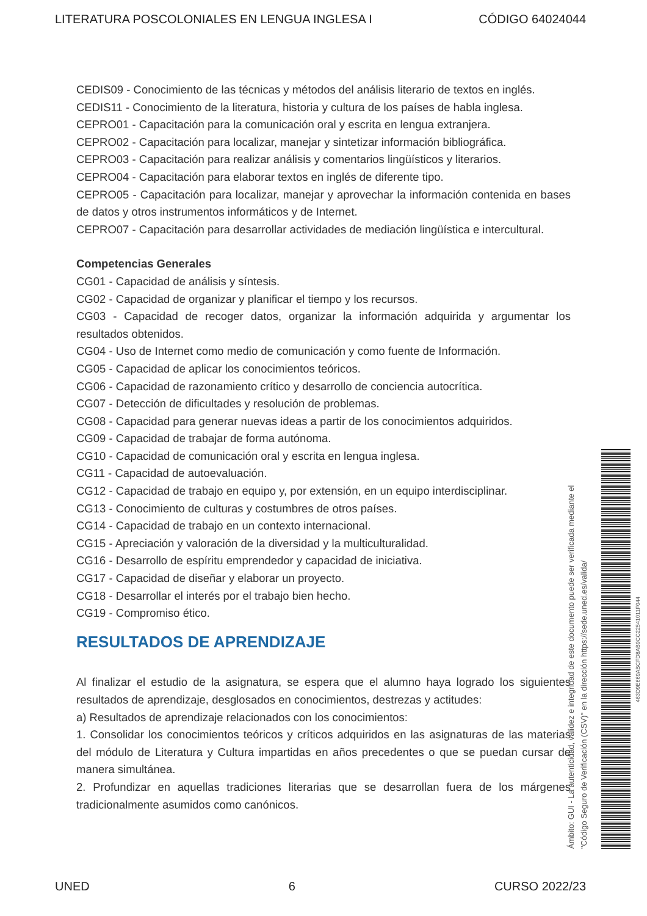LITERATURA POSCOLONIALES EN LENGUA INGLESA I CÓDIGO 64024044
CEDIS09 - Conocimiento de las técnicas y métodos del análisis literario de textos en inglés.
CEDIS11 - Conocimiento de la literatura, historia y cultura de los países de habla inglesa.
CEPRO01 - Capacitación para la comunicación oral y escrita en lengua extranjera.
CEPRO02 - Capacitación para localizar, manejar y sintetizar información bibliográfica.
CEPRO03 - Capacitación para realizar análisis y comentarios lingüísticos y literarios.
CEPRO04 - Capacitación para elaborar textos en inglés de diferente tipo.
CEPRO05 - Capacitación para localizar, manejar y aprovechar la información contenida en bases de datos y otros instrumentos informáticos y de Internet.
CEPRO07 - Capacitación para desarrollar actividades de mediación lingüística e intercultural.
Competencias Generales
CG01 - Capacidad de análisis y síntesis.
CG02 - Capacidad de organizar y planificar el tiempo y los recursos.
CG03 - Capacidad de recoger datos, organizar la información adquirida y argumentar los resultados obtenidos.
CG04 - Uso de Internet como medio de comunicación y como fuente de Información.
CG05 - Capacidad de aplicar los conocimientos teóricos.
CG06 - Capacidad de razonamiento crítico y desarrollo de conciencia autocrítica.
CG07 - Detección de dificultades y resolución de problemas.
CG08 - Capacidad para generar nuevas ideas a partir de los conocimientos adquiridos.
CG09 - Capacidad de trabajar de forma autónoma.
CG10 - Capacidad de comunicación oral y escrita en lengua inglesa.
CG11 - Capacidad de autoevaluación.
CG12 - Capacidad de trabajo en equipo y, por extensión, en un equipo interdisciplinar.
CG13 - Conocimiento de culturas y costumbres de otros países.
CG14 - Capacidad de trabajo en un contexto internacional.
CG15 - Apreciación y valoración de la diversidad y la multiculturalidad.
CG16 - Desarrollo de espíritu emprendedor y capacidad de iniciativa.
CG17 - Capacidad de diseñar y elaborar un proyecto.
CG18 - Desarrollar el interés por el trabajo bien hecho.
CG19 - Compromiso ético.
RESULTADOS DE APRENDIZAJE
Al finalizar el estudio de la asignatura, se espera que el alumno haya logrado los siguientes resultados de aprendizaje, desglosados en conocimientos, destrezas y actitudes:
a) Resultados de aprendizaje relacionados con los conocimientos:
1. Consolidar los conocimientos teóricos y críticos adquiridos en las asignaturas de las materias del módulo de Literatura y Cultura impartidas en años precedentes o que se puedan cursar de manera simultánea.
2. Profundizar en aquellas tradiciones literarias que se desarrollan fuera de los márgenes tradicionalmente asumidos como canónicos.
Ámbito: GUI - La autenticidad, validez e integridad de este documento puede ser verificada mediante el
"Código Seguro de Verificación (CSV)" en la dirección https://sede.uned.es/valida/
463D9E669ABCFD8AB9CC22541011F044
UNED 6 CURSO 2022/23